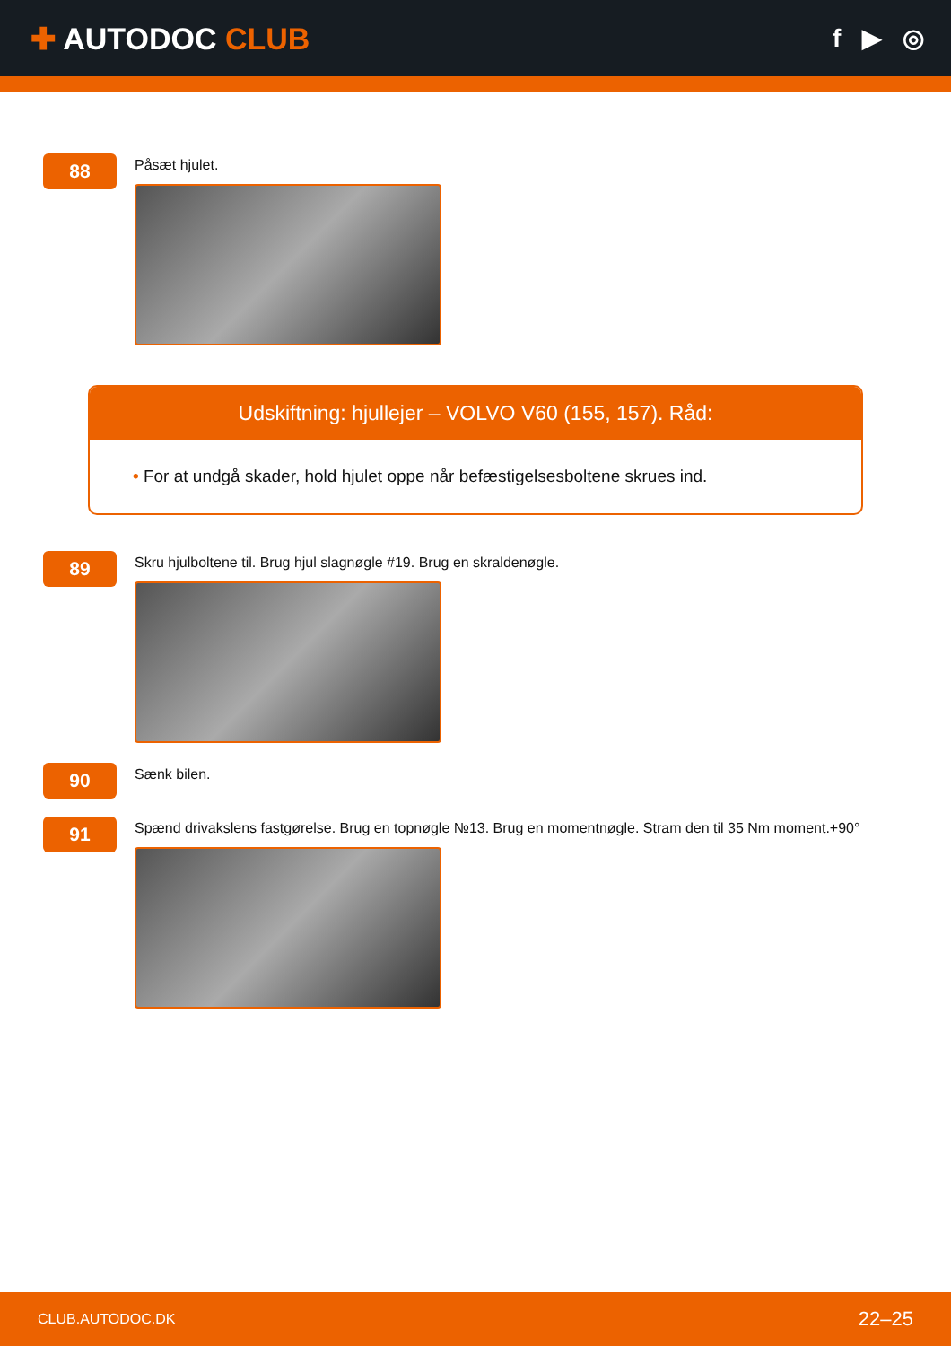✚ AUTODOC CLUB
f ▶ ◎
88
Påsæt hjulet.
Udskiftning: hjullejer – VOLVO V60 (155, 157). Råd:
• For at undgå skader, hold hjulet oppe når befæstigelsesboltene skrues ind.
89
Skru hjulboltene til. Brug hjul slagnøgle #19. Brug en skraldenøgle.
90
Sænk bilen.
91
Spænd drivakslens fastgørelse. Brug en topnøgle №13. Brug en momentnøgle. Stram den til 35 Nm moment.+90°
CLUB.AUTODOC.DK 22–25